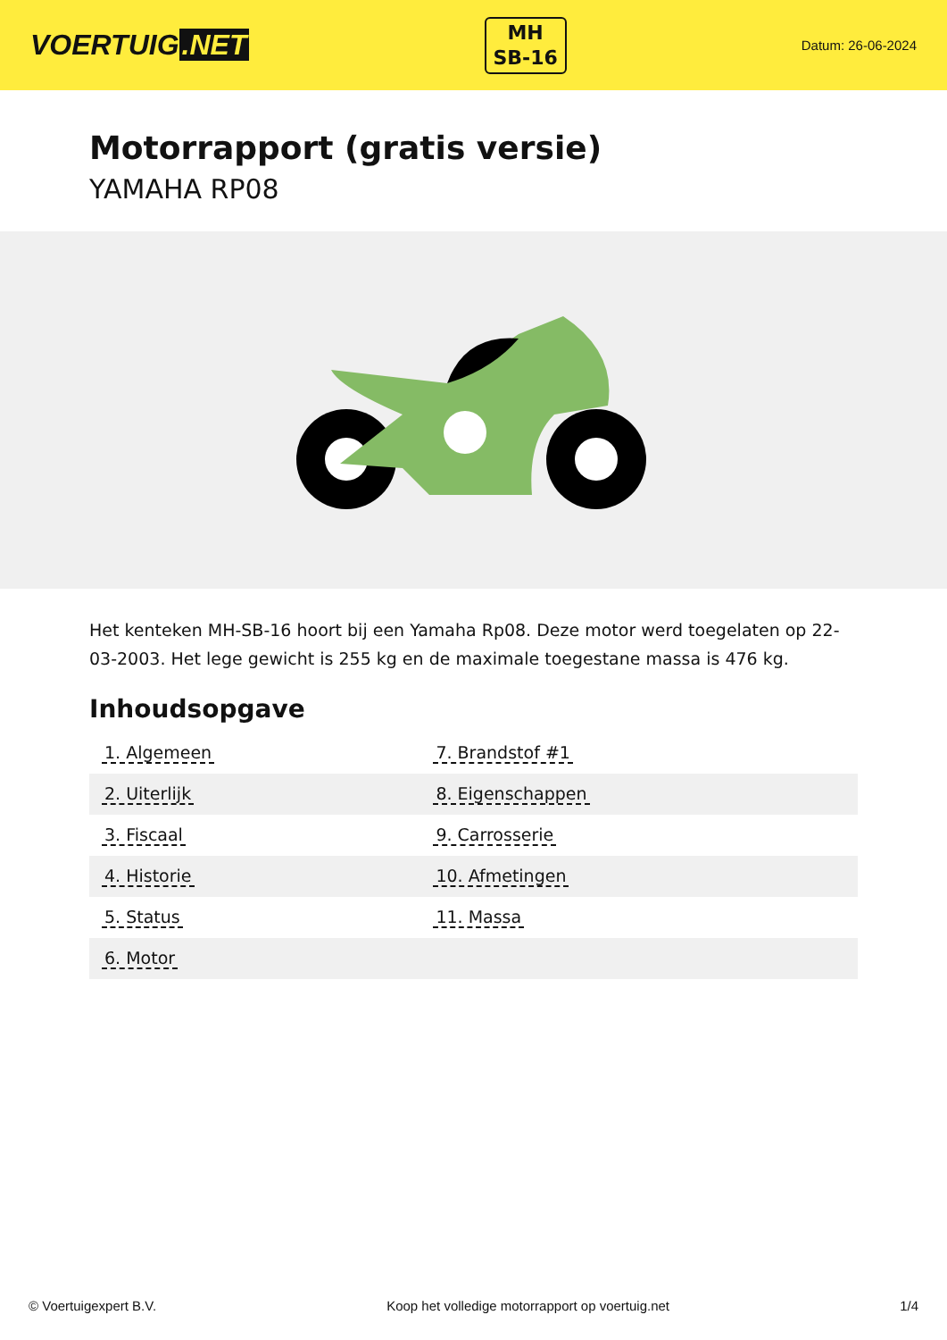VOERTUIG.NET
MH
SB-16
Datum: 26-06-2024
Motorrapport (gratis versie)
YAMAHA RP08
Het kenteken MH-SB-16 hoort bij een Yamaha Rp08. Deze motor werd toegelaten op 22-03-2003. Het lege gewicht is 255 kg en de maximale toegestane massa is 476 kg.
Inhoudsopgave
| 1. Algemeen | 7. Brandstof #1 |
| 2. Uiterlijk | 8. Eigenschappen |
| 3. Fiscaal | 9. Carrosserie |
| 4. Historie | 10. Afmetingen |
| 5. Status | 11. Massa |
| 6. Motor | |
© Voertuigexpert B.V. Koop het volledige motorrapport op voertuig.net
1/4